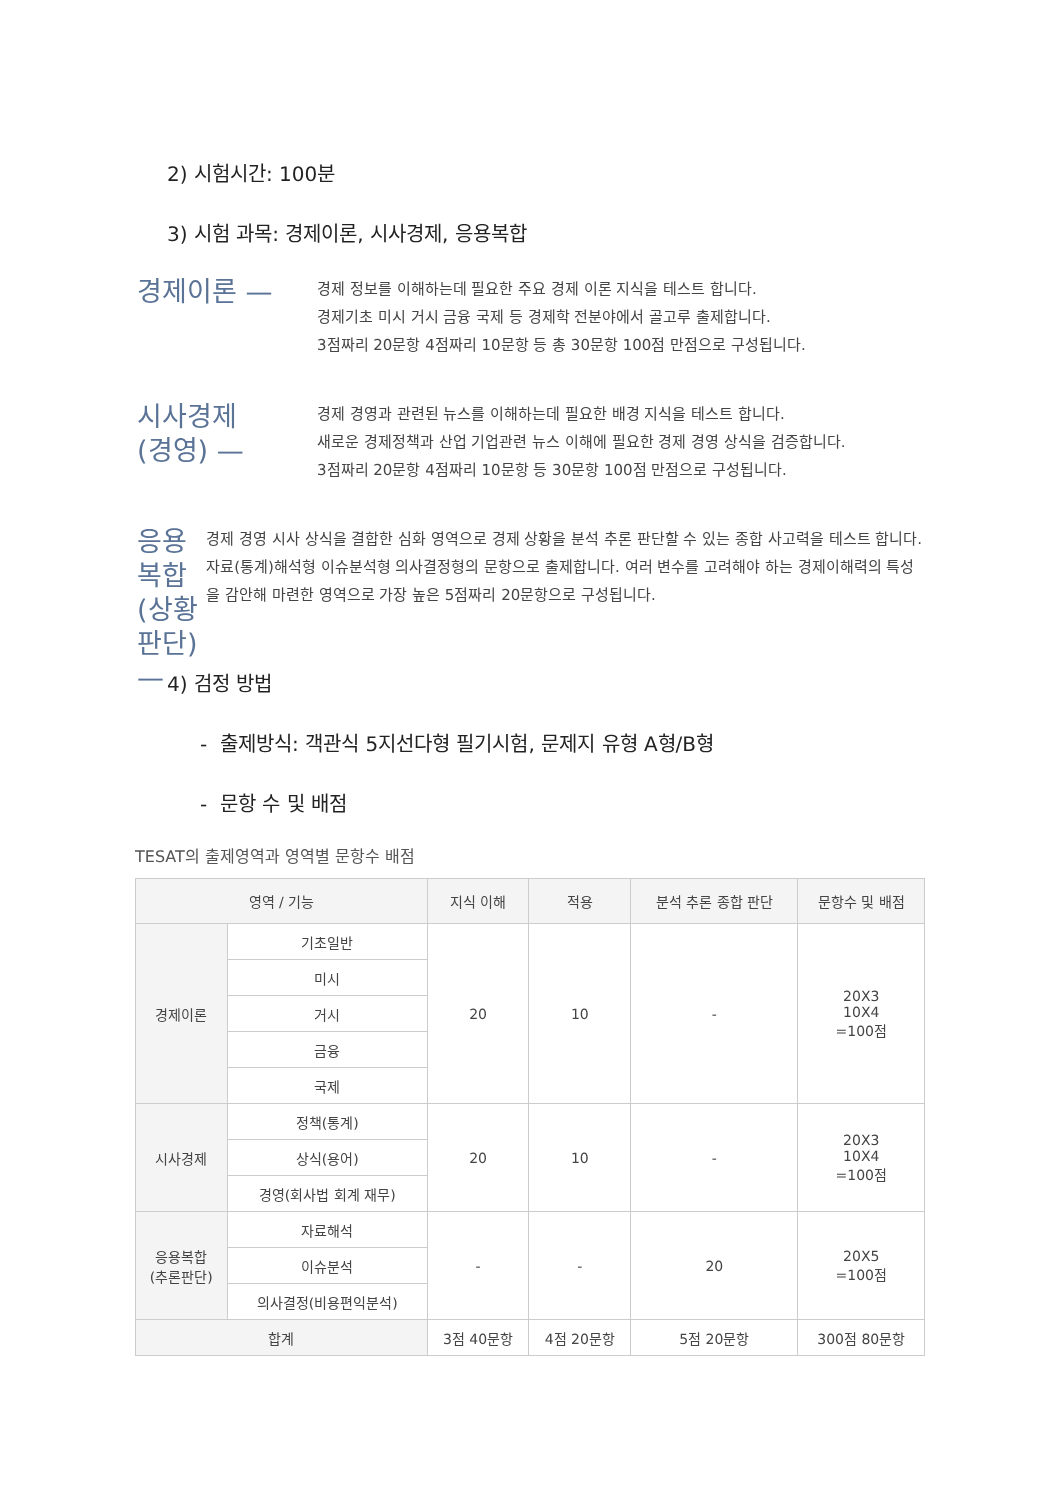2) 시험시간: 100분
3) 시험 과목: 경제이론, 시사경제, 응용복합
경제이론 —
경제 정보를 이해하는데 필요한 주요 경제 이론 지식을 테스트 합니다.
경제기초 미시 거시 금융 국제 등 경제학 전분야에서 골고루 출제합니다.
3점짜리 20문항 4점짜리 10문항 등 총 30문항 100점 만점으로 구성됩니다.
시사경제
(경영) —
경제 경영과 관련된 뉴스를 이해하는데 필요한 배경 지식을 테스트 합니다.
새로운 경제정책과 산업 기업관련 뉴스 이해에 필요한 경제 경영 상식을 검증합니다.
3점짜리 20문항 4점짜리 10문항 등 30문항 100점 만점으로 구성됩니다.
응용복합
(상황판단) —
경제 경영 시사 상식을 결합한 심화 영역으로 경제 상황을 분석 추론 판단할 수 있는 종합 사고력을 테스트 합니다.자료(통계)해석형 이슈분석형 의사결정형의 문항으로 출제합니다. 여러 변수를 고려해야 하는 경제이해력의 특성을 감안해 마련한 영역으로 가장 높은 5점짜리 20문항으로 구성됩니다.
4) 검정 방법
- 출제방식: 객관식 5지선다형 필기시험, 문제지 유형 A형/B형
- 문항 수 및 배점
TESAT의 출제영역과 영역별 문항수 배점
| 영역 / 기능 | | 지식 이해 | 적용 | 분석 추론 종합 판단 | 문항수 및 배점 |
| --- | --- | --- | --- | --- | --- |
| 경제이론 | 기초일반 | 20 | 10 | - | 20X3 10X4 =100점 |
| | 미시 | | | | |
| | 거시 | | | | |
| | 금융 | | | | |
| | 국제 | | | | |
| 시사경제 | 정책(통계) | 20 | 10 | - | 20X3 10X4 =100점 |
| | 상식(용어) | | | | |
| | 경영(회사법 회계 재무) | | | | |
| 응용복합 (추론판단) | 자료해석 | - | - | 20 | 20X5 =100점 |
| | 이슈분석 | | | | |
| | 의사결정(비용편익분석) | | | | |
| 합계 | | 3점 40문항 | 4점 20문항 | 5점 20문항 | 300점 80문항 |